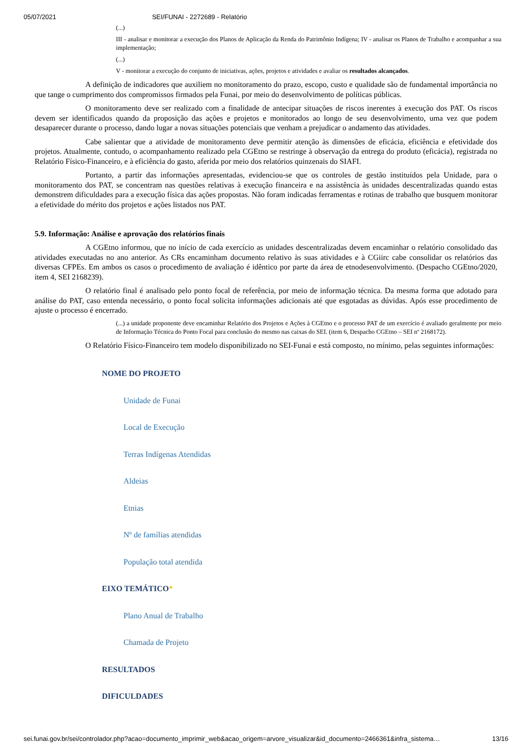05/07/2021 SEI/FUNAI - 2272689 - Relatório
(...)
III - analisar e monitorar a execução dos Planos de Aplicação da Renda do Patrimônio Indígena; IV - analisar os Planos de Trabalho e acompanhar a sua implementação;
(...)
V - monitorar a execução do conjunto de iniciativas, ações, projetos e atividades e avaliar os resultados alcançados.
A definição de indicadores que auxiliem no monitoramento do prazo, escopo, custo e qualidade são de fundamental importância no que tange o cumprimento dos compromissos firmados pela Funai, por meio do desenvolvimento de políticas públicas.
O monitoramento deve ser realizado com a finalidade de antecipar situações de riscos inerentes à execução dos PAT. Os riscos devem ser identificados quando da proposição das ações e projetos e monitorados ao longo de seu desenvolvimento, uma vez que podem desaparecer durante o processo, dando lugar a novas situações potenciais que venham a prejudicar o andamento das atividades.
Cabe salientar que a atividade de monitoramento deve permitir atenção às dimensões de eficácia, eficiência e efetividade dos projetos. Atualmente, contudo, o acompanhamento realizado pela CGEtno se restringe à observação da entrega do produto (eficácia), registrada no Relatório Físico-Financeiro, e à eficiência do gasto, aferida por meio dos relatórios quinzenais do SIAFI.
Portanto, a partir das informações apresentadas, evidenciou-se que os controles de gestão instituídos pela Unidade, para o monitoramento dos PAT, se concentram nas questões relativas à execução financeira e na assistência às unidades descentralizadas quando estas demonstrem dificuldades para a execução física das ações propostas. Não foram indicadas ferramentas e rotinas de trabalho que busquem monitorar a efetividade do mérito dos projetos e ações listados nos PAT.
5.9. Informação: Análise e aprovação dos relatórios finais
A CGEtno informou, que no início de cada exercício as unidades descentralizadas devem encaminhar o relatório consolidado das atividades executadas no ano anterior. As CRs encaminham documento relativo às suas atividades e à CGiirc cabe consolidar os relatórios das diversas CFPEs. Em ambos os casos o procedimento de avaliação é idêntico por parte da área de etnodesenvolvimento. (Despacho CGEtno/2020, item 4, SEI 2168239).
O relatório final é analisado pelo ponto focal de referência, por meio de informação técnica. Da mesma forma que adotado para análise do PAT, caso entenda necessário, o ponto focal solicita informações adicionais até que esgotadas as dúvidas. Após esse procedimento de ajuste o processo é encerrado.
(...) a unidade proponente deve encaminhar Relatório dos Projetos e Ações à CGEtno e o processo PAT de um exercício é avaliado geralmente por meio de Informação Técnica do Ponto Focal para conclusão do mesmo nas caixas do SEI. (item 6, Despacho CGEtno – SEI nº 2168172).
O Relatório Físico-Financeiro tem modelo disponibilizado no SEI-Funai e está composto, no mínimo, pelas seguintes informações:
NOME DO PROJETO
Unidade de Funai
Local de Execução
Terras Indígenas Atendidas
Aldeias
Etnias
Nº de famílias atendidas
População total atendida
EIXO TEMÁTICO*
Plano Anual de Trabalho
Chamada de Projeto
RESULTADOS
DIFICULDADES
sei.funai.gov.br/sei/controlador.php?acao=documento_imprimir_web&acao_origem=arvore_visualizar&id_documento=2466361&infra_sistema… 13/16